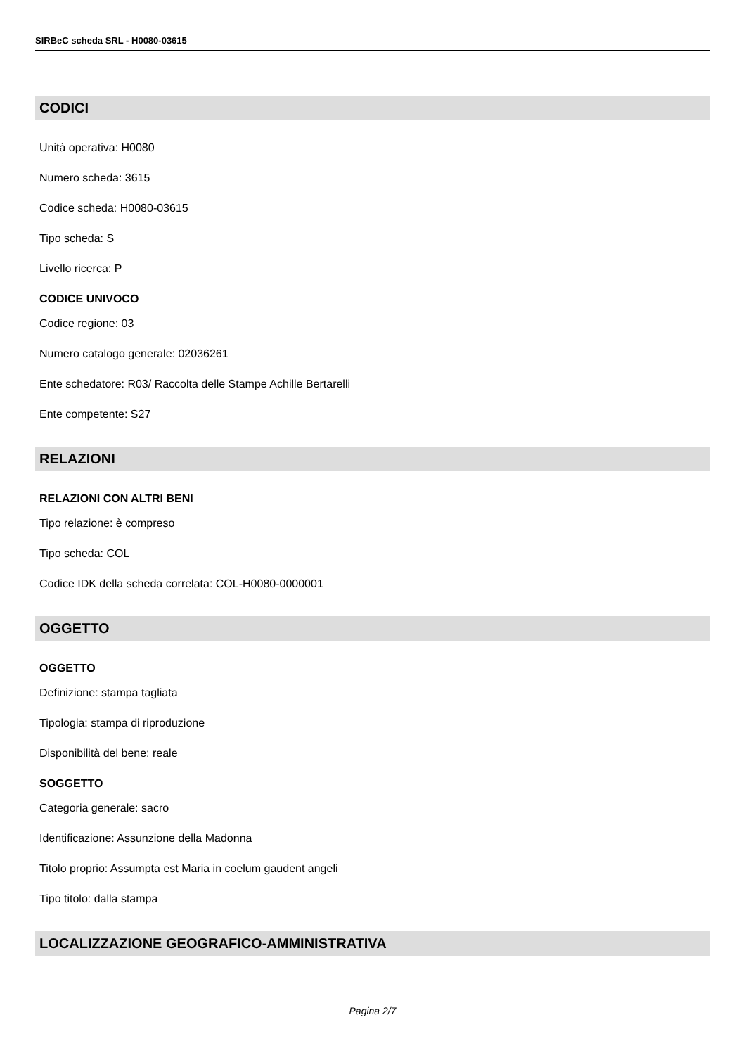SIRBeC scheda SRL - H0080-03615
CODICI
Unità operativa: H0080
Numero scheda: 3615
Codice scheda: H0080-03615
Tipo scheda: S
Livello ricerca: P
CODICE UNIVOCO
Codice regione: 03
Numero catalogo generale: 02036261
Ente schedatore: R03/ Raccolta delle Stampe Achille Bertarelli
Ente competente: S27
RELAZIONI
RELAZIONI CON ALTRI BENI
Tipo relazione: è compreso
Tipo scheda: COL
Codice IDK della scheda correlata: COL-H0080-0000001
OGGETTO
OGGETTO
Definizione: stampa tagliata
Tipologia: stampa di riproduzione
Disponibilità del bene: reale
SOGGETTO
Categoria generale: sacro
Identificazione: Assunzione della Madonna
Titolo proprio: Assumpta est Maria in coelum gaudent angeli
Tipo titolo: dalla stampa
LOCALIZZAZIONE GEOGRAFICO-AMMINISTRATIVA
Pagina 2/7